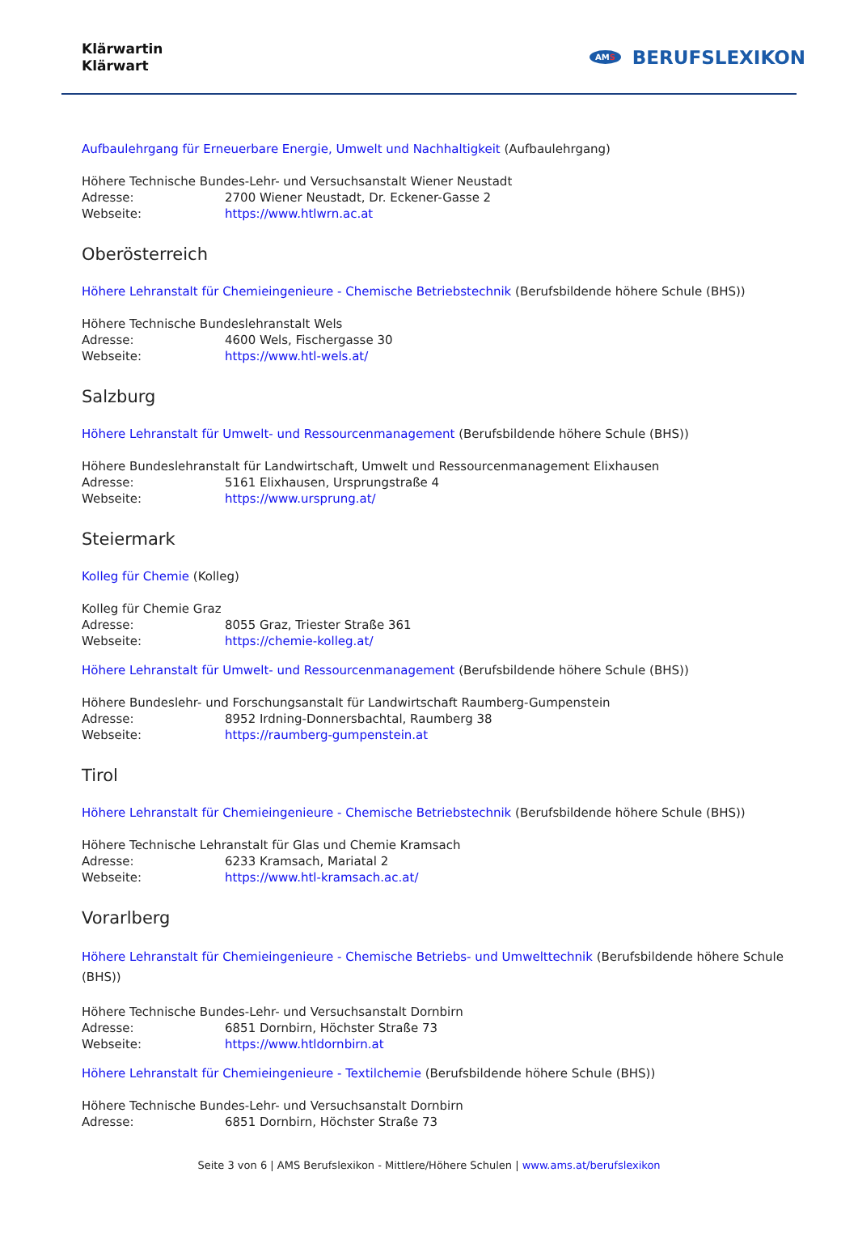Klärwartin
Klärwart
AMS BERUFSLEXIKON
Aufbaulehrgang für Erneuerbare Energie, Umwelt und Nachhaltigkeit (Aufbaulehrgang)
Höhere Technische Bundes-Lehr- und Versuchsanstalt Wiener Neustadt
Adresse: 2700 Wiener Neustadt, Dr. Eckener-Gasse 2
Webseite: https://www.htlwrn.ac.at
Oberösterreich
Höhere Lehranstalt für Chemieingenieure - Chemische Betriebstechnik (Berufsbildende höhere Schule (BHS))
Höhere Technische Bundeslehranstalt Wels
Adresse: 4600 Wels, Fischergasse 30
Webseite: https://www.htl-wels.at/
Salzburg
Höhere Lehranstalt für Umwelt- und Ressourcenmanagement (Berufsbildende höhere Schule (BHS))
Höhere Bundeslehranstalt für Landwirtschaft, Umwelt und Ressourcenmanagement Elixhausen
Adresse: 5161 Elixhausen, Ursprungstraße 4
Webseite: https://www.ursprung.at/
Steiermark
Kolleg für Chemie (Kolleg)
Kolleg für Chemie Graz
Adresse: 8055 Graz, Triester Straße 361
Webseite: https://chemie-kolleg.at/
Höhere Lehranstalt für Umwelt- und Ressourcenmanagement (Berufsbildende höhere Schule (BHS))
Höhere Bundeslehr- und Forschungsanstalt für Landwirtschaft Raumberg-Gumpenstein
Adresse: 8952 Irdning-Donnersbachtal, Raumberg 38
Webseite: https://raumberg-gumpenstein.at
Tirol
Höhere Lehranstalt für Chemieingenieure - Chemische Betriebstechnik (Berufsbildende höhere Schule (BHS))
Höhere Technische Lehranstalt für Glas und Chemie Kramsach
Adresse: 6233 Kramsach, Mariatal 2
Webseite: https://www.htl-kramsach.ac.at/
Vorarlberg
Höhere Lehranstalt für Chemieingenieure - Chemische Betriebs- und Umwelttechnik (Berufsbildende höhere Schule (BHS))
Höhere Technische Bundes-Lehr- und Versuchsanstalt Dornbirn
Adresse: 6851 Dornbirn, Höchster Straße 73
Webseite: https://www.htldornbirn.at
Höhere Lehranstalt für Chemieingenieure - Textilchemie (Berufsbildende höhere Schule (BHS))
Höhere Technische Bundes-Lehr- und Versuchsanstalt Dornbirn
Adresse: 6851 Dornbirn, Höchster Straße 73
Seite 3 von 6 | AMS Berufslexikon - Mittlere/Höhere Schulen | www.ams.at/berufslexikon